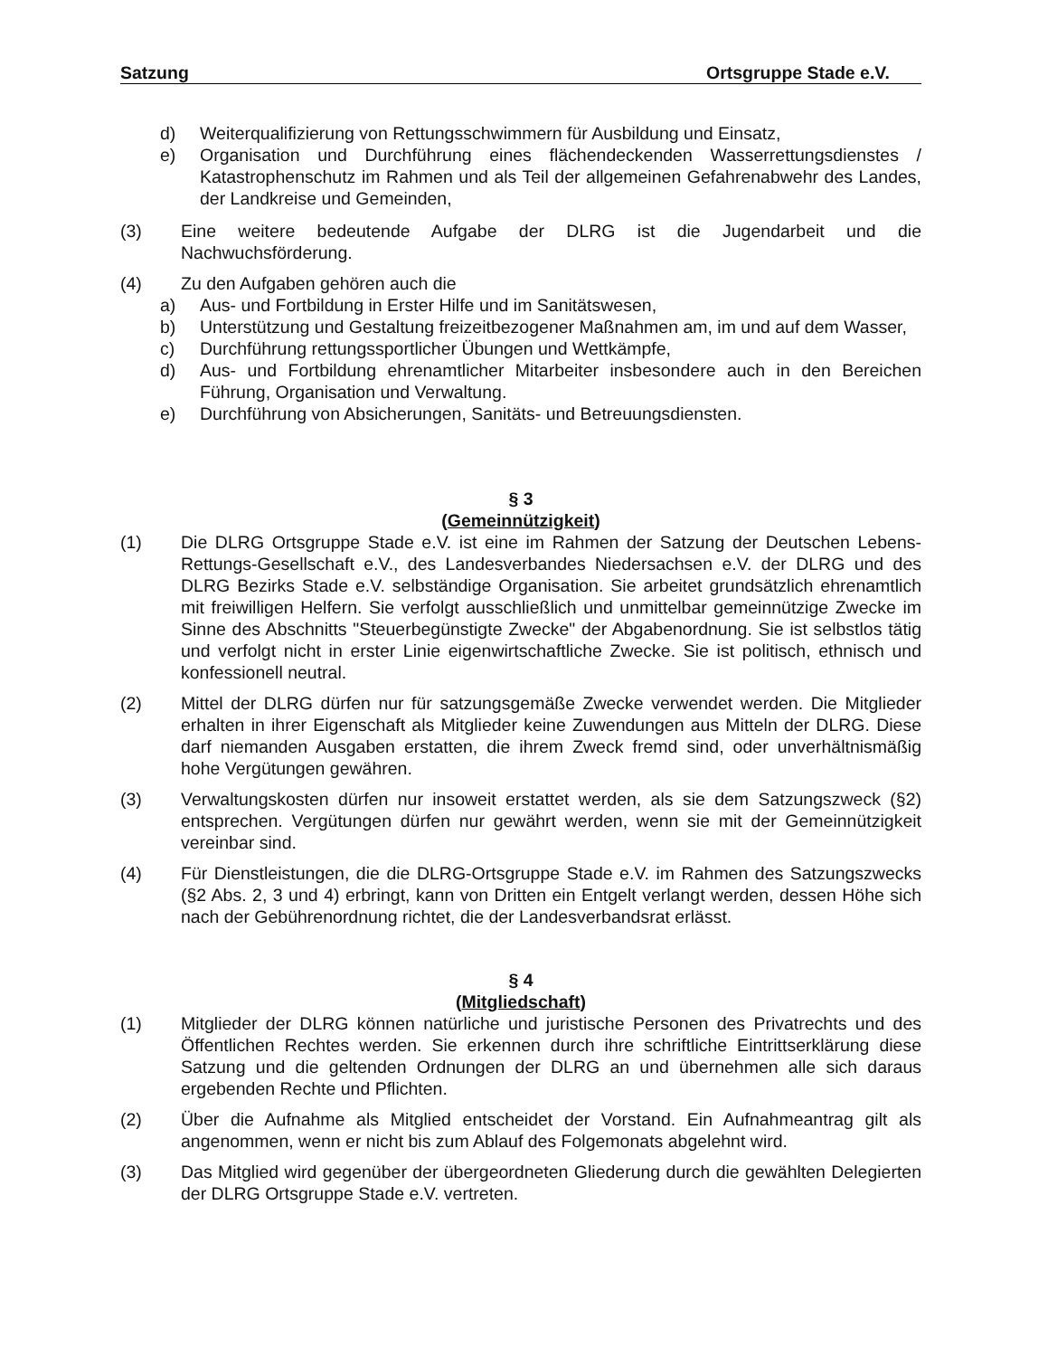Satzung Ortsgruppe Stade e.V.
d) Weiterqualifizierung von Rettungsschwimmern für Ausbildung und Einsatz,
e) Organisation und Durchführung eines flächendeckenden Wasserrettungsdienstes / Katastrophenschutz im Rahmen und als Teil der allgemeinen Gefahrenabwehr des Landes, der Landkreise und Gemeinden,
(3) Eine weitere bedeutende Aufgabe der DLRG ist die Jugendarbeit und die Nachwuchsförderung.
(4) Zu den Aufgaben gehören auch die
a) Aus- und Fortbildung in Erster Hilfe und im Sanitätswesen,
b) Unterstützung und Gestaltung freizeitbezogener Maßnahmen am, im und auf dem Wasser,
c) Durchführung rettungssportlicher Übungen und Wettkämpfe,
d) Aus- und Fortbildung ehrenamtlicher Mitarbeiter insbesondere auch in den Bereichen Führung, Organisation und Verwaltung.
e) Durchführung von Absicherungen, Sanitäts- und Betreuungsdiensten.
§ 3
(Gemeinnützigkeit)
(1) Die DLRG Ortsgruppe Stade e.V. ist eine im Rahmen der Satzung der Deutschen Lebens-Rettungs-Gesellschaft e.V., des Landesverbandes Niedersachsen e.V. der DLRG und des DLRG Bezirks Stade e.V. selbständige Organisation. Sie arbeitet grundsätzlich ehrenamtlich mit freiwilligen Helfern. Sie verfolgt ausschließlich und unmittelbar gemeinnützige Zwecke im Sinne des Abschnitts "Steuerbegünstigte Zwecke" der Abgabenordnung. Sie ist selbstlos tätig und verfolgt nicht in erster Linie eigenwirtschaftliche Zwecke. Sie ist politisch, ethnisch und konfessionell neutral.
(2) Mittel der DLRG dürfen nur für satzungsgemäße Zwecke verwendet werden. Die Mitglieder erhalten in ihrer Eigenschaft als Mitglieder keine Zuwendungen aus Mitteln der DLRG. Diese darf niemanden Ausgaben erstatten, die ihrem Zweck fremd sind, oder unverhältnismäßig hohe Vergütungen gewähren.
(3) Verwaltungskosten dürfen nur insoweit erstattet werden, als sie dem Satzungszweck (§2) entsprechen. Vergütungen dürfen nur gewährt werden, wenn sie mit der Gemeinnützigkeit vereinbar sind.
(4) Für Dienstleistungen, die die DLRG-Ortsgruppe Stade e.V. im Rahmen des Satzungszwecks (§2 Abs. 2, 3 und 4) erbringt, kann von Dritten ein Entgelt verlangt werden, dessen Höhe sich nach der Gebührenordnung richtet, die der Landesverbandsrat erlässt.
§ 4
(Mitgliedschaft)
(1) Mitglieder der DLRG können natürliche und juristische Personen des Privatrechts und des Öffentlichen Rechtes werden. Sie erkennen durch ihre schriftliche Eintrittserklärung diese Satzung und die geltenden Ordnungen der DLRG an und übernehmen alle sich daraus ergebenden Rechte und Pflichten.
(2) Über die Aufnahme als Mitglied entscheidet der Vorstand. Ein Aufnahmeantrag gilt als angenommen, wenn er nicht bis zum Ablauf des Folgemonats abgelehnt wird.
(3) Das Mitglied wird gegenüber der übergeordneten Gliederung durch die gewählten Delegierten der DLRG Ortsgruppe Stade e.V. vertreten.